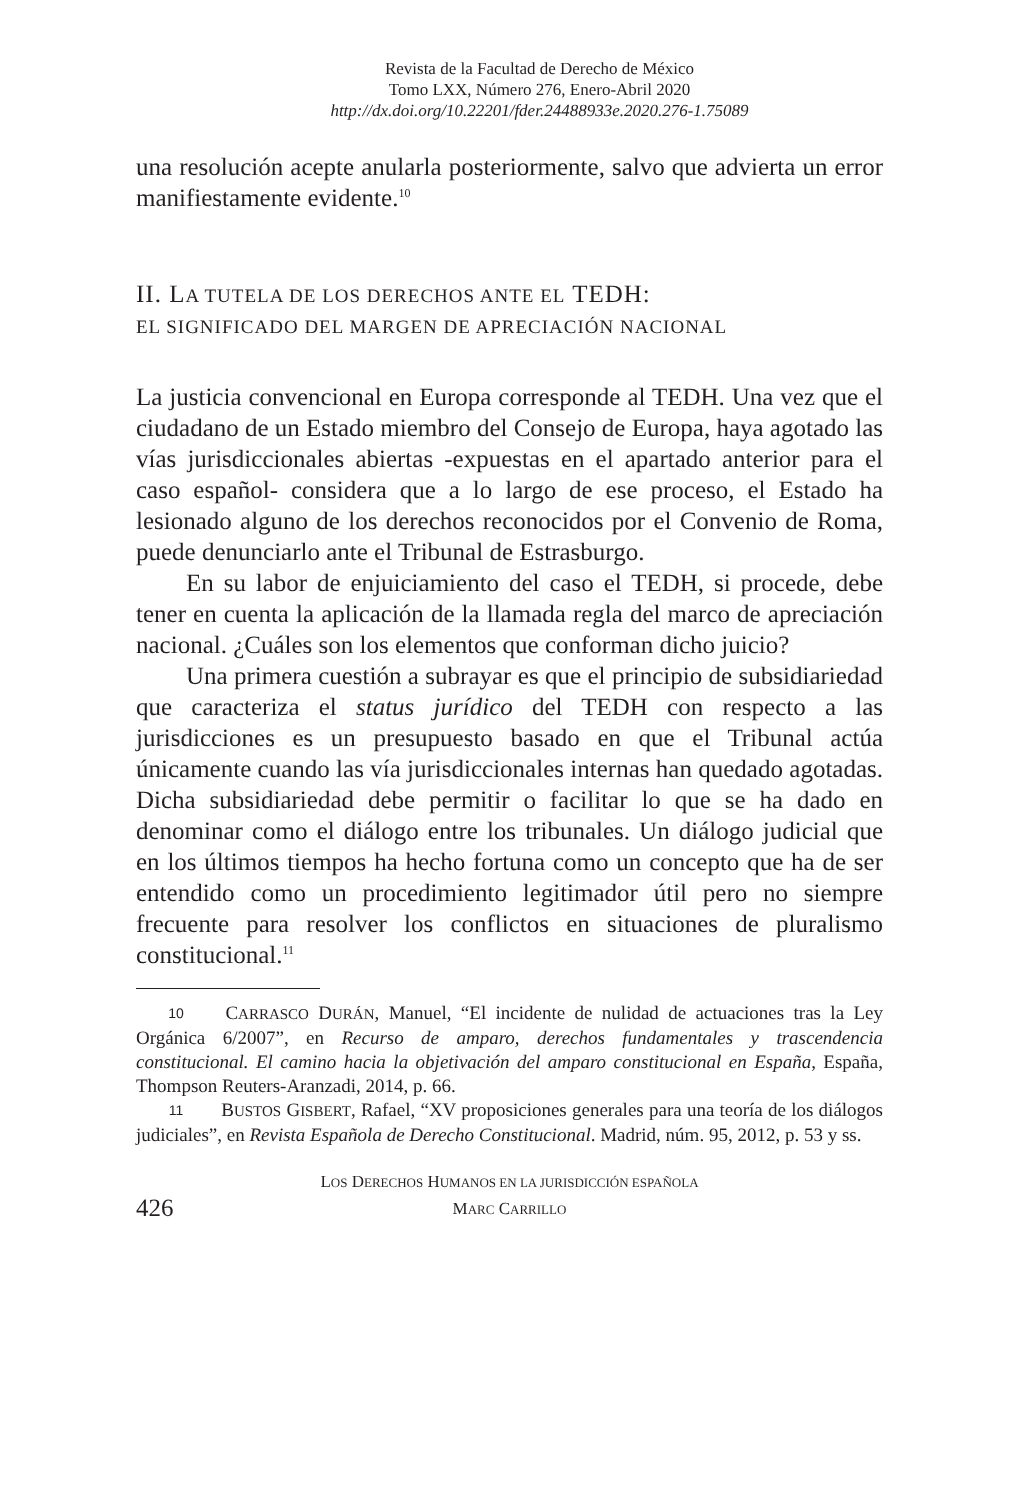Revista de la Facultad de Derecho de México
Tomo LXX, Número 276, Enero-Abril 2020
http://dx.doi.org/10.22201/fder.24488933e.2020.276-1.75089
una resolución acepte anularla posteriormente, salvo que advierta un error manifiestamente evidente.<sup>10</sup>
II. LA TUTELA DE LOS DERECHOS ANTE EL TEDH:
EL SIGNIFICADO DEL MARGEN DE APRECIACIÓN NACIONAL
La justicia convencional en Europa corresponde al TEDH. Una vez que el ciudadano de un Estado miembro del Consejo de Europa, haya agotado las vías jurisdiccionales abiertas -expuestas en el apartado anterior para el caso español- considera que a lo largo de ese proceso, el Estado ha lesionado alguno de los derechos reconocidos por el Convenio de Roma, puede denunciarlo ante el Tribunal de Estrasburgo.
En su labor de enjuiciamiento del caso el TEDH, si procede, debe tener en cuenta la aplicación de la llamada regla del marco de apreciación nacional. ¿Cuáles son los elementos que conforman dicho juicio?
Una primera cuestión a subrayar es que el principio de subsidiariedad que caracteriza el status jurídico del TEDH con respecto a las jurisdicciones es un presupuesto basado en que el Tribunal actúa únicamente cuando las vía jurisdiccionales internas han quedado agotadas. Dicha subsidiariedad debe permitir o facilitar lo que se ha dado en denominar como el diálogo entre los tribunales. Un diálogo judicial que en los últimos tiempos ha hecho fortuna como un concepto que ha de ser entendido como un procedimiento legitimador útil pero no siempre frecuente para resolver los conflictos en situaciones de pluralismo constitucional.<sup>11</sup>
10 CARRASCO DURÁN, Manuel, “El incidente de nulidad de actuaciones tras la Ley Orgánica 6/2007”, en Recurso de amparo, derechos fundamentales y trascendencia constitucional. El camino hacia la objetivación del amparo constitucional en España, España, Thompson Reuters-Aranzadi, 2014, p. 66.
11 BUSTOS GISBERT, Rafael, “XV proposiciones generales para una teoría de los diálogos judiciales”, en Revista Española de Derecho Constitucional. Madrid, núm. 95, 2012, p. 53 y ss.
426
LOS DERECHOS HUMANOS EN LA JURISDICCIÓN ESPAÑOLA
MARC CARRILLO